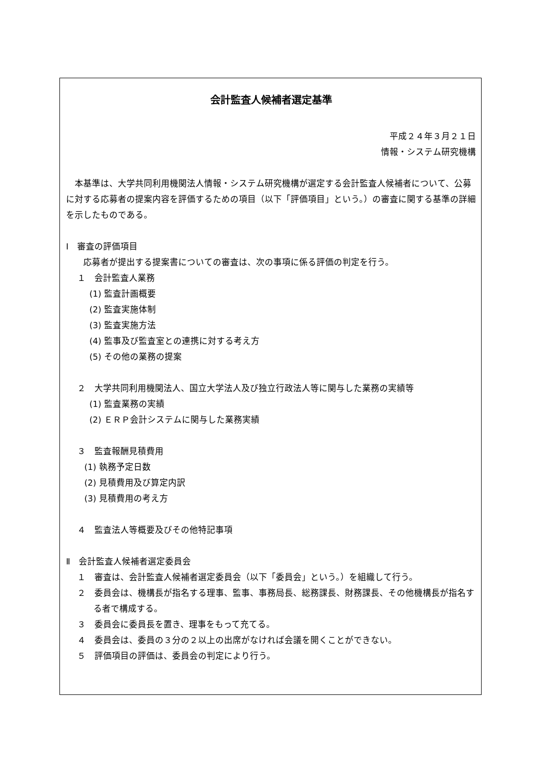会計監査人候補者選定基準
平成２４年３月２１日
情報・システム研究機構
　本基準は、大学共同利用機関法人情報・システム研究機構が選定する会計監査人候補者について、公募に対する応募者の提案内容を評価するための項目（以下「評価項目」という。）の審査に関する基準の詳細を示したものである。
Ⅰ　審査の評価項目
応募者が提出する提案書についての審査は、次の事項に係る評価の判定を行う。
１　会計監査人業務
(1) 監査計画概要
(2) 監査実施体制
(3) 監査実施方法
(4) 監事及び監査室との連携に対する考え方
(5) その他の業務の提案
２　大学共同利用機関法人、国立大学法人及び独立行政法人等に関与した業務の実績等
(1) 監査業務の実績
(2) ＥＲＰ会計システムに関与した業務実績
３　監査報酬見積費用
(1) 執務予定日数
(2) 見積費用及び算定内訳
(3) 見積費用の考え方
４　監査法人等概要及びその他特記事項
Ⅱ　会計監査人候補者選定委員会
１　審査は、会計監査人候補者選定委員会（以下「委員会」という。）を組織して行う。
２　委員会は、機構長が指名する理事、監事、事務局長、総務課長、財務課長、その他機構長が指名する者で構成する。
３　委員会に委員長を置き、理事をもって充てる。
４　委員会は、委員の３分の２以上の出席がなければ会議を開くことができない。
５　評価項目の評価は、委員会の判定により行う。